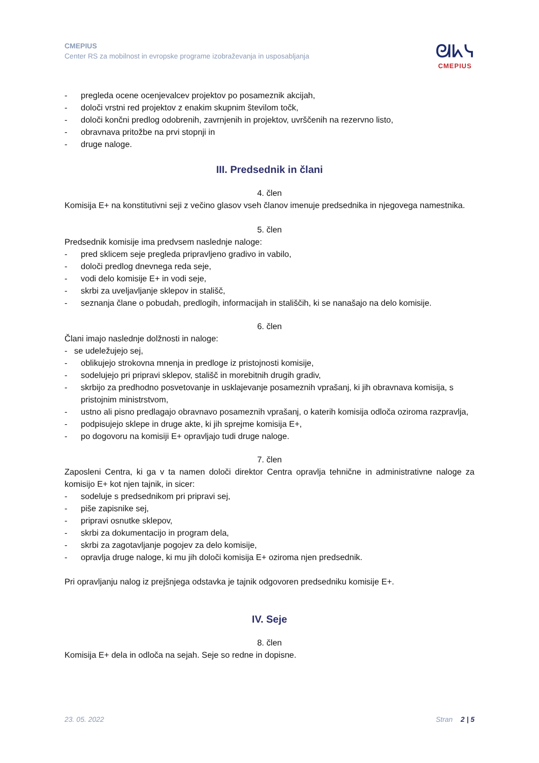CMEPIUS
Center RS za mobilnost in evropske programe izobraževanja in usposabljanja
ᘛᖾᓭ
CMEPIUS
- pregleda ocene ocenjevalcev projektov po posameznik akcijah,
- določi vrstni red projektov z enakim skupnim številom točk,
- določi končni predlog odobrenih, zavrnjenih in projektov, uvrščenih na rezervno listo,
- obravnava pritožbe na prvi stopnji in
- druge naloge.
III. Predsednik in člani
4. člen
Komisija E+ na konstitutivni seji z večino glasov vseh članov imenuje predsednika in njegovega namestnika.
5. člen
Predsednik komisije ima predvsem naslednje naloge:
- pred sklicem seje pregleda pripravljeno gradivo in vabilo,
- določi predlog dnevnega reda seje,
- vodi delo komisije E+ in vodi seje,
- skrbi za uveljavljanje sklepov in stališč,
- seznanja člane o pobudah, predlogih, informacijah in stališčih, ki se nanašajo na delo komisije.
6. člen
Člani imajo naslednje dolžnosti in naloge:
- se udeležujejo sej,
- oblikujejo strokovna mnenja in predloge iz pristojnosti komisije,
- sodelujejo pri pripravi sklepov, stališč in morebitnih drugih gradiv,
- skrbijo za predhodno posvetovanje in usklajevanje posameznih vprašanj, ki jih obravnava komisija, s pristojnim ministrstvom,
- ustno ali pisno predlagajo obravnavo posameznih vprašanj, o katerih komisija odloča oziroma razpravlja,
- podpisujejo sklepe in druge akte, ki jih sprejme komisija E+,
- po dogovoru na komisiji E+ opravljajo tudi druge naloge.
7. člen
Zaposleni Centra, ki ga v ta namen določi direktor Centra opravlja tehnične in administrativne naloge za komisijo E+ kot njen tajnik, in sicer:
- sodeluje s predsednikom pri pripravi sej,
- piše zapisnike sej,
- pripravi osnutke sklepov,
- skrbi za dokumentacijo in program dela,
- skrbi za zagotavljanje pogojev za delo komisije,
- opravlja druge naloge, ki mu jih določi komisija E+ oziroma njen predsednik.
Pri opravljanju nalog iz prejšnjega odstavka je tajnik odgovoren predsedniku komisije E+.
IV. Seje
8. člen
Komisija E+ dela in odloča na sejah. Seje so redne in dopisne.
23. 05. 2022 Stran 2 | 5